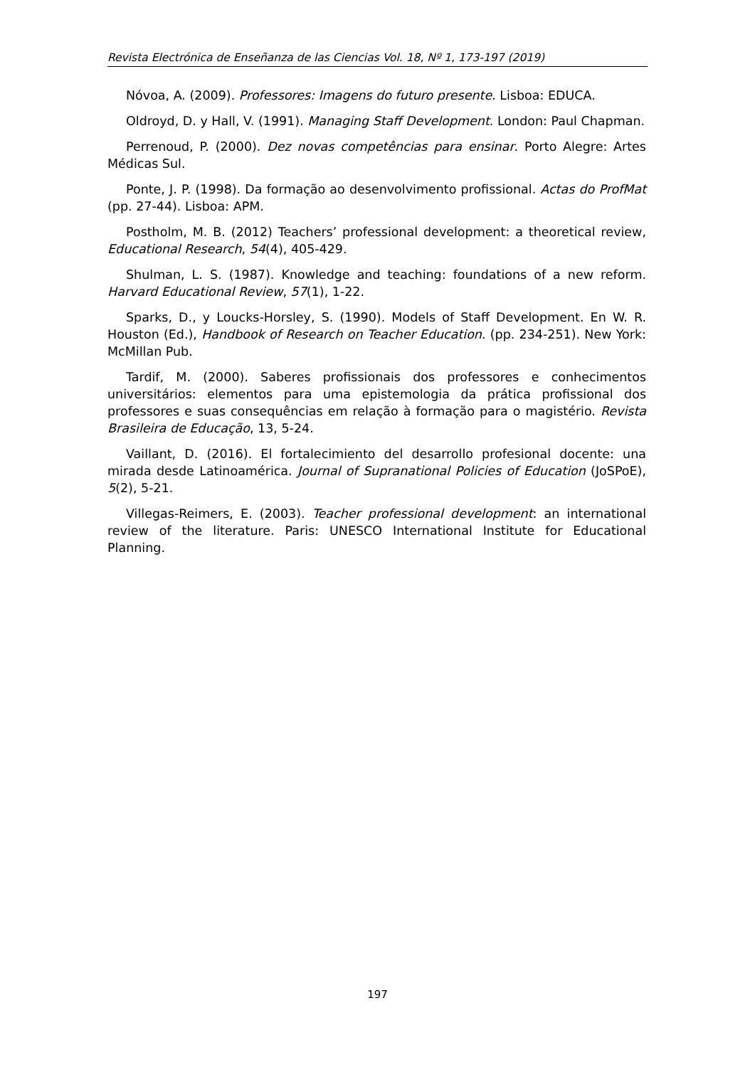Revista Electrónica de Enseñanza de las Ciencias Vol. 18, Nº 1, 173-197 (2019)
Nóvoa, A. (2009). Professores: Imagens do futuro presente. Lisboa: EDUCA.
Oldroyd, D. y Hall, V. (1991). Managing Staff Development. London: Paul Chapman.
Perrenoud, P. (2000). Dez novas competências para ensinar. Porto Alegre: Artes Médicas Sul.
Ponte, J. P. (1998). Da formação ao desenvolvimento profissional. Actas do ProfMat (pp. 27-44). Lisboa: APM.
Postholm, M. B. (2012) Teachers’ professional development: a theoretical review, Educational Research, 54(4), 405-429.
Shulman, L. S. (1987). Knowledge and teaching: foundations of a new reform. Harvard Educational Review, 57(1), 1-22.
Sparks, D., y Loucks-Horsley, S. (1990). Models of Staff Development. En W. R. Houston (Ed.), Handbook of Research on Teacher Education. (pp. 234-251). New York: McMillan Pub.
Tardif, M. (2000). Saberes profissionais dos professores e conhecimentos universitários: elementos para uma epistemologia da prática profissional dos professores e suas consequências em relação à formação para o magistério. Revista Brasileira de Educação, 13, 5-24.
Vaillant, D. (2016). El fortalecimiento del desarrollo profesional docente: una mirada desde Latinoamérica. Journal of Supranational Policies of Education (JoSPoE), 5(2), 5-21.
Villegas-Reimers, E. (2003). Teacher professional development: an international review of the literature. Paris: UNESCO International Institute for Educational Planning.
197